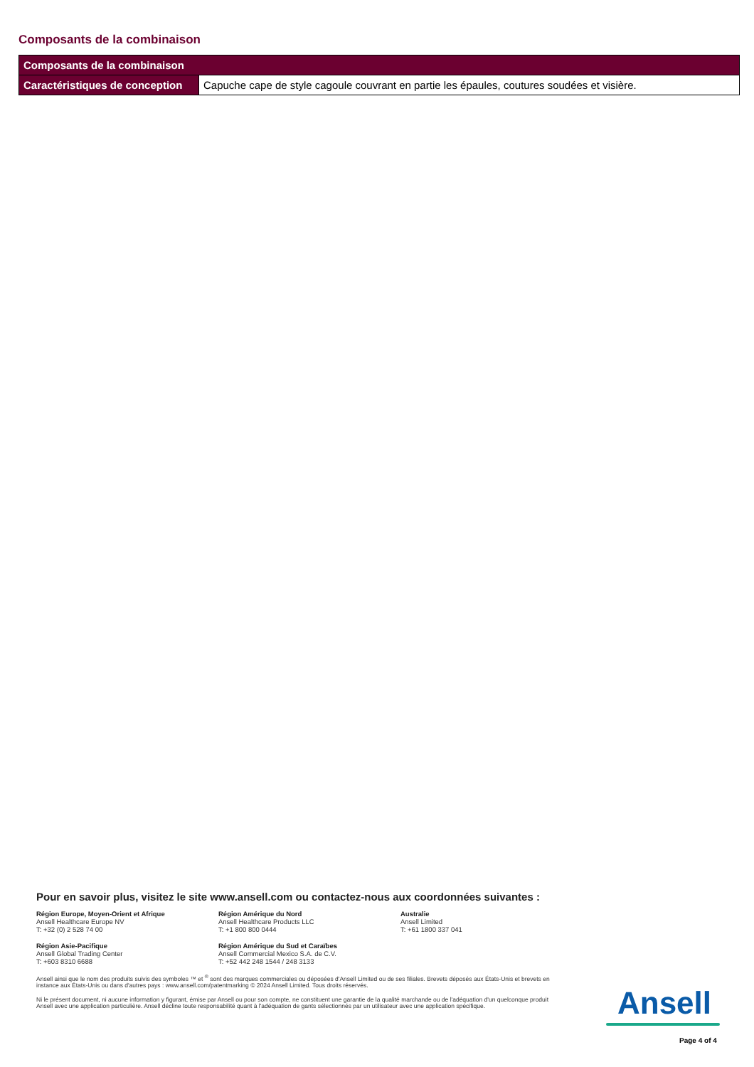Composants de la combinaison
| Composants de la combinaison | |
| --- | --- |
| Caractéristiques de conception | Capuche cape de style cagoule couvrant en partie les épaules, coutures soudées et visière. |
Pour en savoir plus, visitez le site www.ansell.com ou contactez-nous aux coordonnées suivantes :
Région Europe, Moyen-Orient et Afrique
Ansell Healthcare Europe NV
T: +32 (0) 2 528 74 00
Région Amérique du Nord
Ansell Healthcare Products LLC
T: +1 800 800 0444
Australie
Ansell Limited
T: +61 1800 337 041
Région Asie-Pacifique
Ansell Global Trading Center
T: +603 8310 6688
Région Amérique du Sud et Caraïbes
Ansell Commercial Mexico S.A. de C.V.
T: +52 442 248 1544 / 248 3133
Ansell ainsi que le nom des produits suivis des symboles ™ et <sup>®</sup> sont des marques commerciales ou déposées d'Ansell Limited ou de ses filiales. Brevets déposés aux États-Unis et brevets en instance aux États-Unis ou dans d'autres pays : www.ansell.com/patentmarking © 2024 Ansell Limited. Tous droits réservés.
Ni le présent document, ni aucune information y figurant, émise par Ansell ou pour son compte, ne constituent une garantie de la qualité marchande ou de l'adéquation d'un quelconque produit Ansell avec une application particulière. Ansell décline toute responsabilité quant à l'adéquation de gants sélectionnés par un utilisateur avec une application spécifique.
Ansell
Page 4 of 4